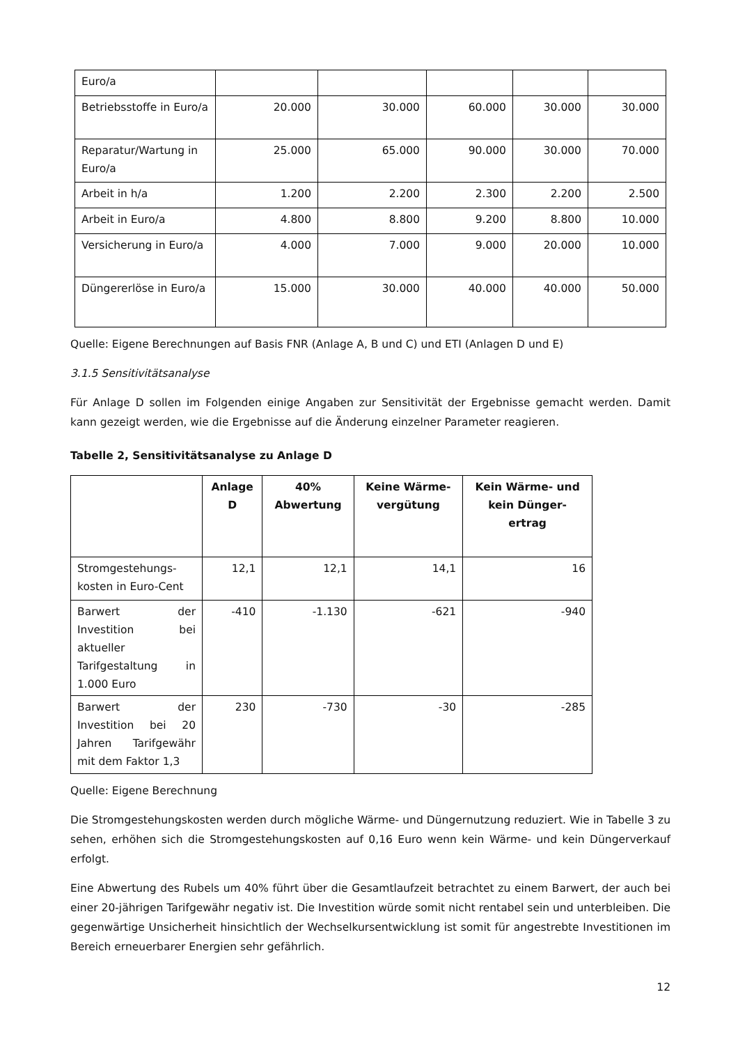| Euro/a | | | | | |
| Betriebsstoffe in Euro/a | 20.000 | 30.000 | 60.000 | 30.000 | 30.000 |
| Reparatur/Wartung in Euro/a | 25.000 | 65.000 | 90.000 | 30.000 | 70.000 |
| Arbeit in h/a | 1.200 | 2.200 | 2.300 | 2.200 | 2.500 |
| Arbeit in Euro/a | 4.800 | 8.800 | 9.200 | 8.800 | 10.000 |
| Versicherung in Euro/a | 4.000 | 7.000 | 9.000 | 20.000 | 10.000 |
| Düngererlöse in Euro/a | 15.000 | 30.000 | 40.000 | 40.000 | 50.000 |
Quelle: Eigene Berechnungen auf Basis FNR (Anlage A, B und C) und ETI (Anlagen D und E)
3.1.5 Sensitivitätsanalyse
Für Anlage D sollen im Folgenden einige Angaben zur Sensitivität der Ergebnisse gemacht werden. Damit kann gezeigt werden, wie die Ergebnisse auf die Änderung einzelner Parameter reagieren.
Tabelle 2, Sensitivitätsanalyse zu Anlage D
| | Anlage D | 40% Abwertung | Keine Wärme-vergütung | Kein Wärme- und kein Dünger-ertrag |
| --- | --- | --- | --- | --- |
| Stromgestehungs-kosten in Euro-Cent | 12,1 | 12,1 | 14,1 | 16 |
| Barwert der Investition bei aktueller Tarifgestaltung in 1.000 Euro | -410 | -1.130 | -621 | -940 |
| Barwert der Investition bei 20 Jahren Tarifgewähr mit dem Faktor 1,3 | 230 | -730 | -30 | -285 |
Quelle: Eigene Berechnung
Die Stromgestehungskosten werden durch mögliche Wärme- und Düngernutzung reduziert. Wie in Tabelle 3 zu sehen, erhöhen sich die Stromgestehungskosten auf 0,16 Euro wenn kein Wärme- und kein Düngerverkauf erfolgt.
Eine Abwertung des Rubels um 40% führt über die Gesamtlaufzeit betrachtet zu einem Barwert, der auch bei einer 20-jährigen Tarifgewähr negativ ist. Die Investition würde somit nicht rentabel sein und unterbleiben. Die gegenwärtige Unsicherheit hinsichtlich der Wechselkursentwicklung ist somit für angestrebte Investitionen im Bereich erneuerbarer Energien sehr gefährlich.
12